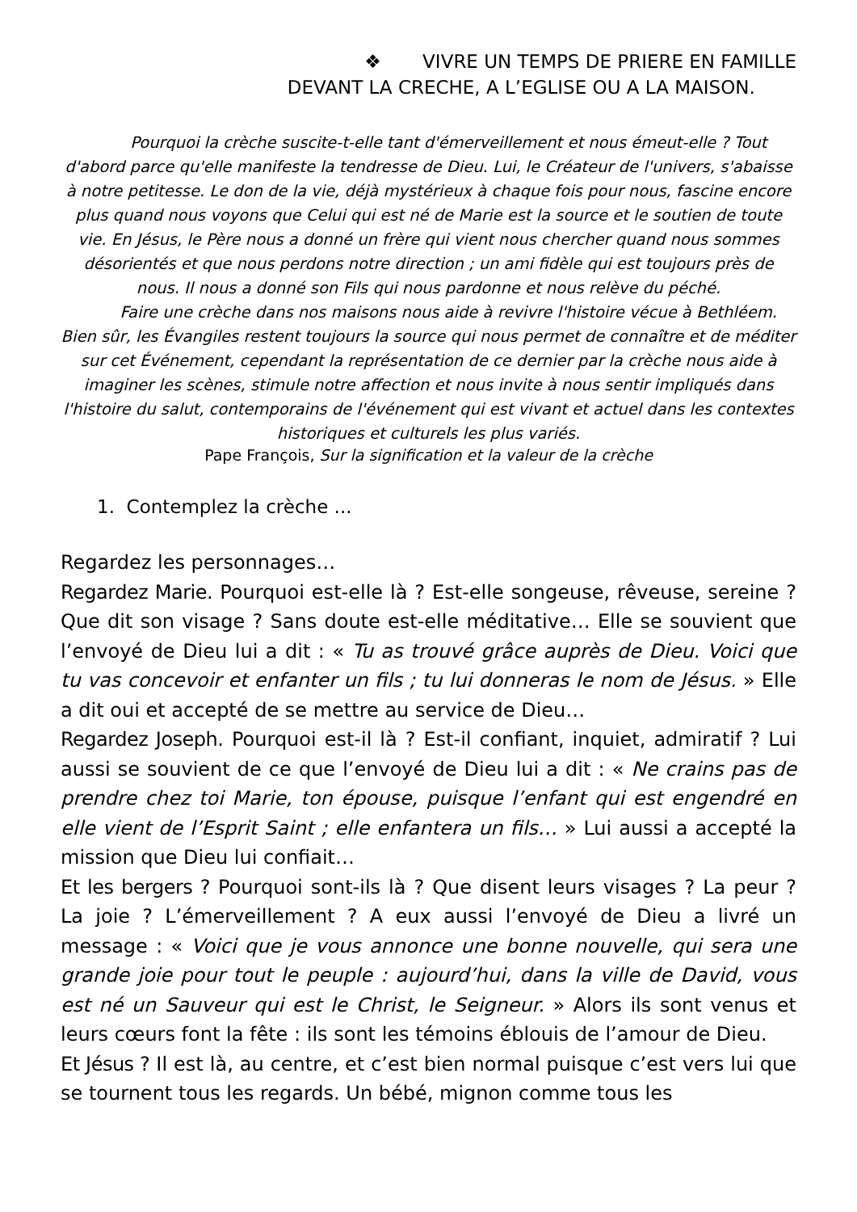❖ VIVRE UN TEMPS DE PRIERE EN FAMILLE
DEVANT LA CRECHE, A L’EGLISE OU A LA MAISON.
Pourquoi la crèche suscite-t-elle tant d'émerveillement et nous émeut-elle ? Tout d'abord parce qu'elle manifeste la tendresse de Dieu. Lui, le Créateur de l'univers, s'abaisse à notre petitesse. Le don de la vie, déjà mystérieux à chaque fois pour nous, fascine encore plus quand nous voyons que Celui qui est né de Marie est la source et le soutien de toute vie. En Jésus, le Père nous a donné un frère qui vient nous chercher quand nous sommes désorientés et que nous perdons notre direction ; un ami fidèle qui est toujours près de nous. Il nous a donné son Fils qui nous pardonne et nous relève du péché.
Faire une crèche dans nos maisons nous aide à revivre l'histoire vécue à Bethléem. Bien sûr, les Évangiles restent toujours la source qui nous permet de connaître et de méditer sur cet Événement, cependant la représentation de ce dernier par la crèche nous aide à imaginer les scènes, stimule notre affection et nous invite à nous sentir impliqués dans l'histoire du salut, contemporains de l'événement qui est vivant et actuel dans les contextes historiques et culturels les plus variés.
Pape François, Sur la signification et la valeur de la crèche
1. Contemplez la crèche ...
Regardez les personnages…
Regardez Marie. Pourquoi est-elle là ? Est-elle songeuse, rêveuse, sereine ? Que dit son visage ? Sans doute est-elle méditative… Elle se souvient que l’envoyé de Dieu lui a dit : « Tu as trouvé grâce auprès de Dieu. Voici que tu vas concevoir et enfanter un fils ; tu lui donneras le nom de Jésus. » Elle a dit oui et accepté de se mettre au service de Dieu…
Regardez Joseph. Pourquoi est-il là ? Est-il confiant, inquiet, admiratif ? Lui aussi se souvient de ce que l’envoyé de Dieu lui a dit : « Ne crains pas de prendre chez toi Marie, ton épouse, puisque l’enfant qui est engendré en elle vient de l’Esprit Saint ; elle enfantera un fils… » Lui aussi a accepté la mission que Dieu lui confiait…
Et les bergers ? Pourquoi sont-ils là ? Que disent leurs visages ? La peur ? La joie ? L’émerveillement ? A eux aussi l’envoyé de Dieu a livré un message : « Voici que je vous annonce une bonne nouvelle, qui sera une grande joie pour tout le peuple : aujourd’hui, dans la ville de David, vous est né un Sauveur qui est le Christ, le Seigneur. » Alors ils sont venus et leurs cœurs font la fête : ils sont les témoins éblouis de l’amour de Dieu.
Et Jésus ? Il est là, au centre, et c’est bien normal puisque c’est vers lui que se tournent tous les regards. Un bébé, mignon comme tous les